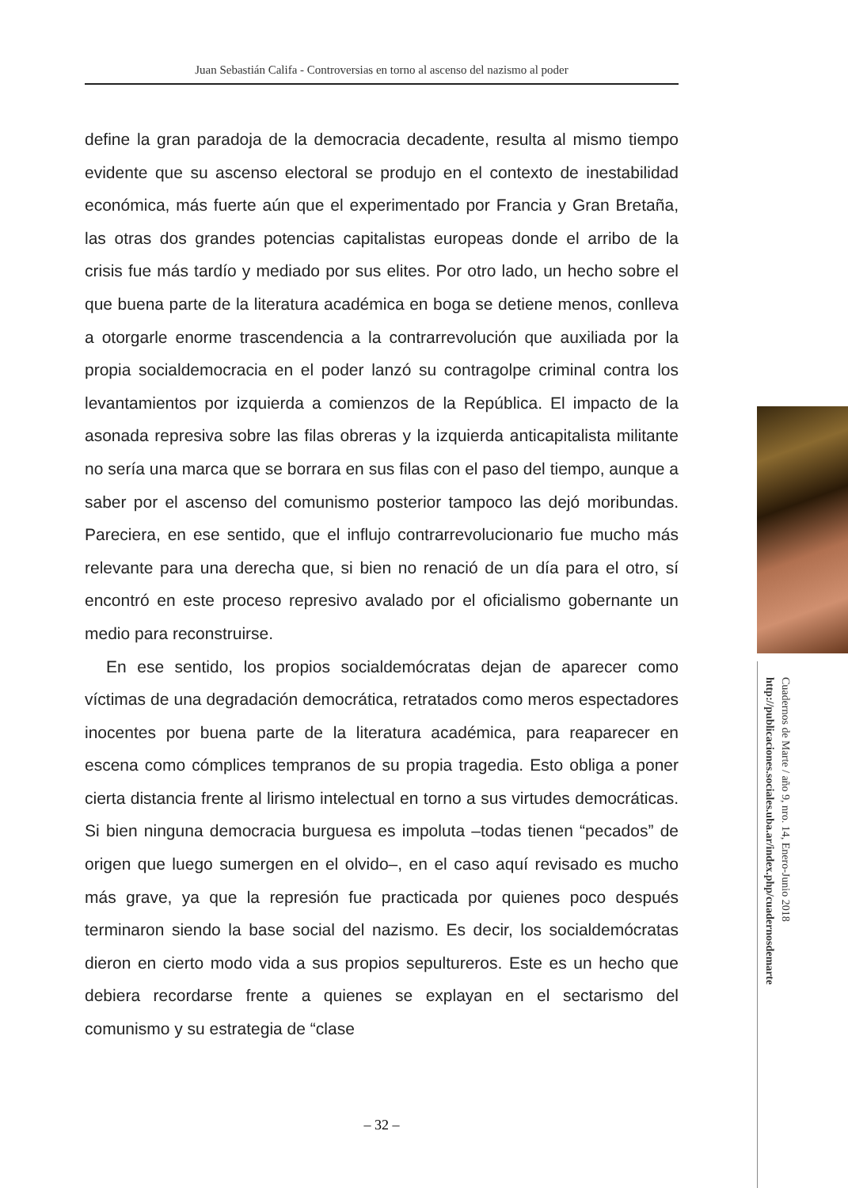Juan Sebastián Califa - Controversias en torno al ascenso del nazismo al poder
define la gran paradoja de la democracia decadente, resulta al mismo tiempo evidente que su ascenso electoral se produjo en el contexto de inestabilidad económica, más fuerte aún que el experimentado por Francia y Gran Bretaña, las otras dos grandes potencias capitalistas europeas donde el arribo de la crisis fue más tardío y mediado por sus elites. Por otro lado, un hecho sobre el que buena parte de la literatura académica en boga se detiene menos, conlleva a otorgarle enorme trascendencia a la contrarrevolución que auxiliada por la propia socialdemocracia en el poder lanzó su contragolpe criminal contra los levantamientos por izquierda a comienzos de la República. El impacto de la asonada represiva sobre las filas obreras y la izquierda anticapitalista militante no sería una marca que se borrara en sus filas con el paso del tiempo, aunque a saber por el ascenso del comunismo posterior tampoco las dejó moribundas. Pareciera, en ese sentido, que el influjo contrarrevolucionario fue mucho más relevante para una derecha que, si bien no renació de un día para el otro, sí encontró en este proceso represivo avalado por el oficialismo gobernante un medio para reconstruirse.
En ese sentido, los propios socialdemócratas dejan de aparecer como víctimas de una degradación democrática, retratados como meros espectadores inocentes por buena parte de la literatura académica, para reaparecer en escena como cómplices tempranos de su propia tragedia. Esto obliga a poner cierta distancia frente al lirismo intelectual en torno a sus virtudes democráticas. Si bien ninguna democracia burguesa es impoluta –todas tienen “pecados” de origen que luego sumergen en el olvido–, en el caso aquí revisado es mucho más grave, ya que la represión fue practicada por quienes poco después terminaron siendo la base social del nazismo. Es decir, los socialdemócratas dieron en cierto modo vida a sus propios sepultureros. Este es un hecho que debiera recordarse frente a quienes se explayan en el sectarismo del comunismo y su estrategia de “clase
Cuadernos de Marte / año 9, nro. 14, Enero-Junio 2018
http://publicaciones.sociales.uba.ar/index.php/cuadernosdemarte
– 32 –